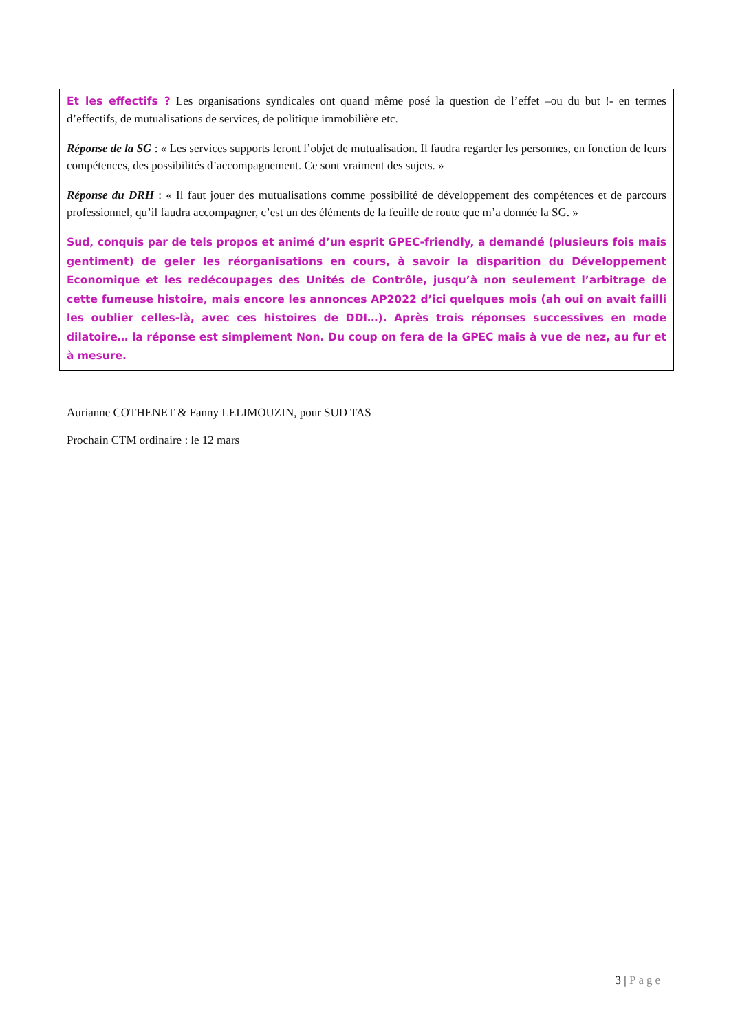Et les effectifs ? Les organisations syndicales ont quand même posé la question de l’effet –ou du but !- en termes d’effectifs, de mutualisations de services, de politique immobilière etc.
Réponse de la SG : « Les services supports feront l’objet de mutualisation. Il faudra regarder les personnes, en fonction de leurs compétences, des possibilités d’accompagnement. Ce sont vraiment des sujets. »
Réponse du DRH : « Il faut jouer des mutualisations comme possibilité de développement des compétences et de parcours professionnel, qu’il faudra accompagner, c’est un des éléments de la feuille de route que m’a donnée la SG. »
Sud, conquis par de tels propos et animé d’un esprit GPEC-friendly, a demandé (plusieurs fois mais gentiment) de geler les réorganisations en cours, à savoir la disparition du Développement Economique et les redécoupages des Unités de Contrôle, jusqu’à non seulement l’arbitrage de cette fumeuse histoire, mais encore les annonces AP2022 d’ici quelques mois (ah oui on avait failli les oublier celles-là, avec ces histoires de DDI…). Après trois réponses successives en mode dilatoire… la réponse est simplement Non. Du coup on fera de la GPEC mais à vue de nez, au fur et à mesure.
Aurianne COTHENET & Fanny LELIMOUZIN, pour SUD TAS
Prochain CTM ordinaire : le 12 mars
3 | Page